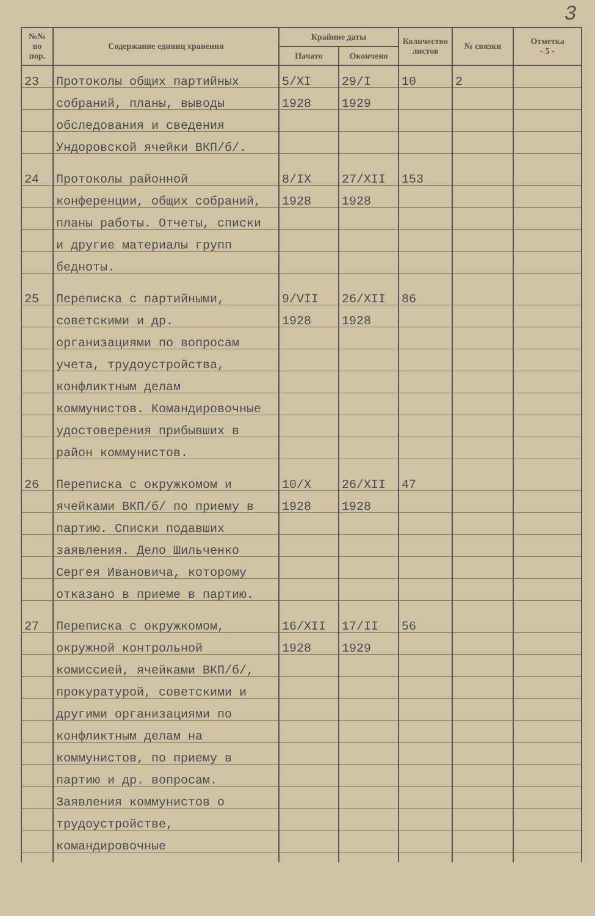3
| №№ по пор. | Содержание единиц хранения | Крайние даты | | Количество листов | № связки | Отметка - 5 - |
| --- | --- | --- | --- | --- | --- | --- |
| | | Начато | Окончено | | | |
| 23 | Протоколы общих партийных собраний, планы, выводы обследования и сведения Ундоровской ячейки ВКП/б/. | 5/XI 1928 | 29/I 1929 | 10 | 2 | |
| 24 | Протоколы районной конференции, общих собраний, планы работы. Отчеты, списки и другие материалы групп бедноты. | 8/IX 1928 | 27/XII 1928 | 153 | | |
| 25 | Переписка с партийными, советскими и др. организациями по вопросам учета, трудоустройства, конфликтным делам коммунистов. Командировочные удостоверения прибывших в район коммунистов. | 9/VII 1928 | 26/XII 1928 | 86 | | |
| 26 | Переписка с окружкомом и ячейками ВКП/б/ по приему в партию. Списки подавших заявления. Дело Шильченко Сергея Ивановича, которому отказано в приеме в партию. | 10/X 1928 | 26/XII 1928 | 47 | | |
| 27 | Переписка с окружкомом, окружной контрольной комиссией, ячейками ВКП/б/, прокуратурой, советскими и другими организациями по конфликтным делам на коммунистов, по приему в партию и др. вопросам. Заявления коммунистов о трудоустройстве, командировочные | 16/XII 1928 | 17/II 1929 | 56 | | |